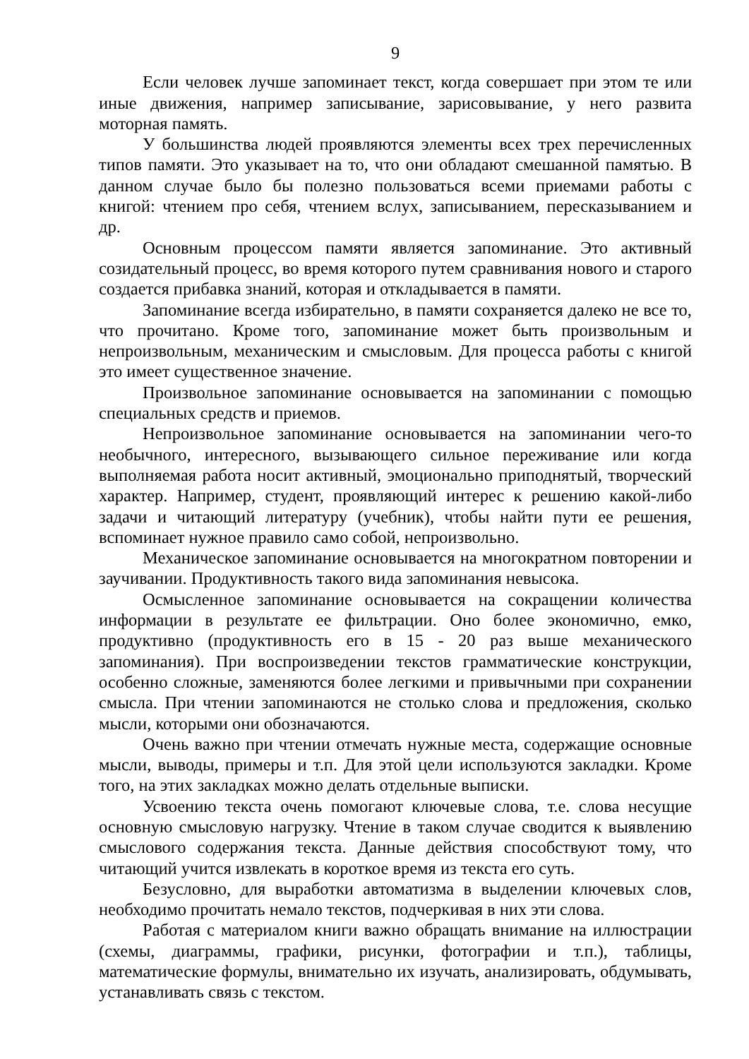9
Если человек лучше запоминает текст, когда совершает при этом те или иные движения, например записывание, зарисовывание, у него развита моторная память.
У большинства людей проявляются элементы всех трех перечисленных типов памяти. Это указывает на то, что они обладают смешанной памятью. В данном случае было бы полезно пользоваться всеми приемами работы с книгой: чтением про себя, чтением вслух, записыванием, пересказыванием и др.
Основным процессом памяти является запоминание. Это активный созидательный процесс, во время которого путем сравнивания нового и старого создается прибавка знаний, которая и откладывается в памяти.
Запоминание всегда избирательно, в памяти сохраняется далеко не все то, что прочитано. Кроме того, запоминание может быть произвольным и непроизвольным, механическим и смысловым. Для процесса работы с книгой это имеет существенное значение.
Произвольное запоминание основывается на запоминании с помощью специальных средств и приемов.
Непроизвольное запоминание основывается на запоминании чего-то необычного, интересного, вызывающего сильное переживание или когда выполняемая работа носит активный, эмоционально приподнятый, творческий характер. Например, студент, проявляющий интерес к решению какой-либо задачи и читающий литературу (учебник), чтобы найти пути ее решения, вспоминает нужное правило само собой, непроизвольно.
Механическое запоминание основывается на многократном повторении и заучивании. Продуктивность такого вида запоминания невысока.
Осмысленное запоминание основывается на сокращении количества информации в результате ее фильтрации. Оно более экономично, емко, продуктивно (продуктивность его в 15 - 20 раз выше механического запоминания). При воспроизведении текстов грамматические конструкции, особенно сложные, заменяются более легкими и привычными при сохранении смысла. При чтении запоминаются не столько слова и предложения, сколько мысли, которыми они обозначаются.
Очень важно при чтении отмечать нужные места, содержащие основные мысли, выводы, примеры и т.п. Для этой цели используются закладки. Кроме того, на этих закладках можно делать отдельные выписки.
Усвоению текста очень помогают ключевые слова, т.е. слова несущие основную смысловую нагрузку. Чтение в таком случае сводится к выявлению смыслового содержания текста. Данные действия способствуют тому, что читающий учится извлекать в короткое время из текста его суть.
Безусловно, для выработки автоматизма в выделении ключевых слов, необходимо прочитать немало текстов, подчеркивая в них эти слова.
Работая с материалом книги важно обращать внимание на иллюстрации (схемы, диаграммы, графики, рисунки, фотографии и т.п.), таблицы, математические формулы, внимательно их изучать, анализировать, обдумывать, устанавливать связь с текстом.